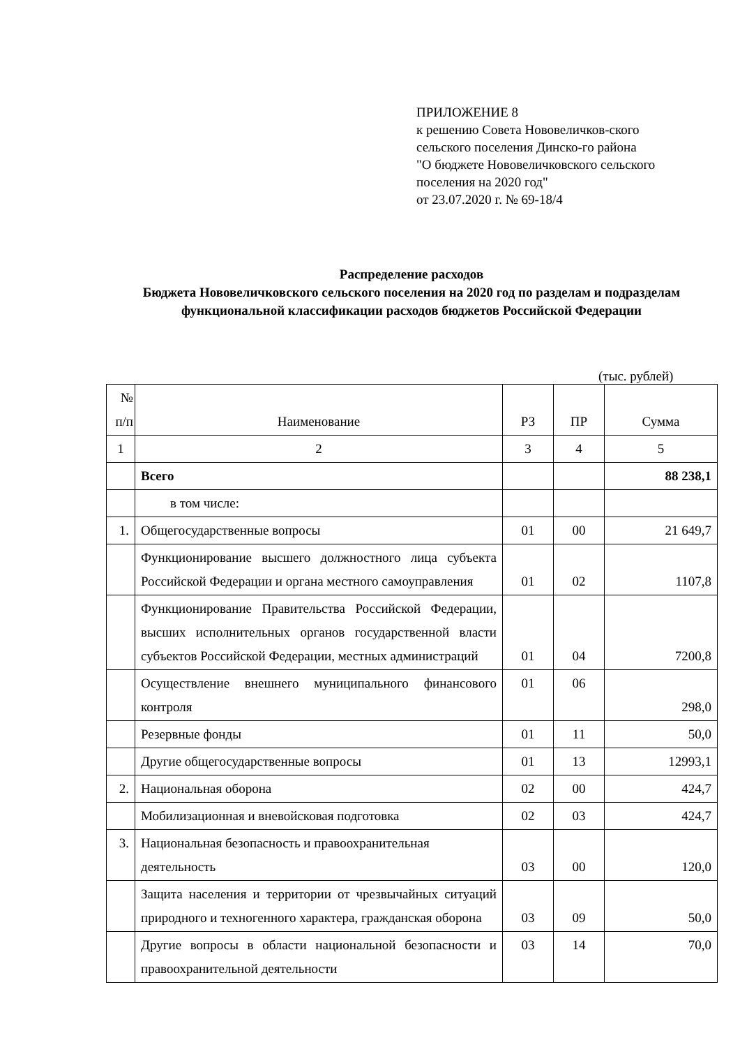ПРИЛОЖЕНИЕ 8
к решению Совета Нововеличков-ского сельского поселения Динско-го района
"О бюджете Нововеличковского сельского поселения на 2020 год"
от 23.07.2020 г. № 69-18/4
Распределение расходов
Бюджета Нововеличковского сельского поселения на 2020 год по разделам и подразделам функциональной классификации расходов бюджетов Российской Федерации
(тыс. рублей)
| № п/п | Наименование | РЗ | ПР | Сумма |
| --- | --- | --- | --- | --- |
| 1 | 2 | 3 | 4 | 5 |
| | Всего | | | 88 238,1 |
| | в том числе: | | | |
| 1. | Общегосударственные вопросы | 01 | 00 | 21 649,7 |
| | Функционирование высшего должностного лица субъекта Российской Федерации и органа местного самоуправления | 01 | 02 | 1107,8 |
| | Функционирование Правительства Российской Федерации, высших исполнительных органов государственной власти субъектов Российской Федерации, местных администраций | 01 | 04 | 7200,8 |
| | Осуществление внешнего муниципального финансового контроля | 01 | 06 | 298,0 |
| | Резервные фонды | 01 | 11 | 50,0 |
| | Другие общегосударственные вопросы | 01 | 13 | 12993,1 |
| 2. | Национальная оборона | 02 | 00 | 424,7 |
| | Мобилизационная и вневойсковая подготовка | 02 | 03 | 424,7 |
| 3. | Национальная безопасность и правоохранительная деятельность | 03 | 00 | 120,0 |
| | Защита населения и территории от чрезвычайных ситуаций природного и техногенного характера, гражданская оборона | 03 | 09 | 50,0 |
| | Другие вопросы в области национальной безопасности и правоохранительной деятельности | 03 | 14 | 70,0 |